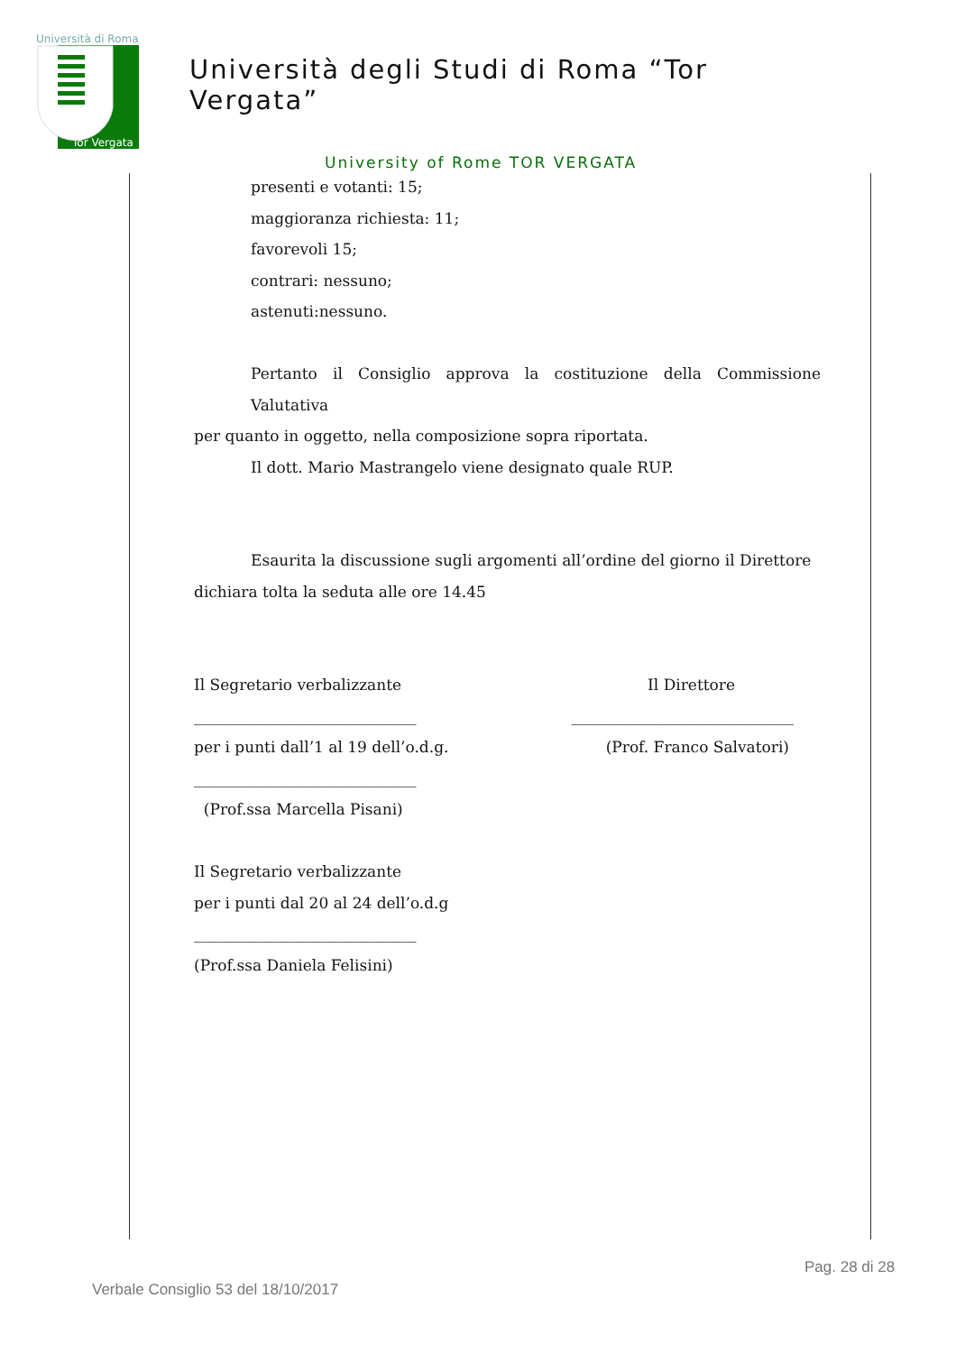Università di Roma
Tor Vergata
Università degli Studi di Roma “Tor Vergata”
University of Rome TOR VERGATA
presenti e votanti: 15;
maggioranza richiesta: 11;
favorevoli 15;
contrari: nessuno;
astenuti:nessuno.
Pertanto il Consiglio approva la costituzione della Commissione Valutativa
per quanto in oggetto, nella composizione sopra riportata.
Il dott. Mario Mastrangelo viene designato quale RUP.
Esaurita la discussione sugli argomenti all’ordine del giorno il Direttore
dichiara tolta la seduta alle ore 14.45
Il Segretario verbalizzante Il Direttore
_____________________________ _____________________________
per i punti dall’1 al 19 dell’o.d.g.
(Prof. Franco Salvatori)
_____________________________
(Prof.ssa Marcella Pisani)
Il Segretario verbalizzante
per i punti dal 20 al 24 dell’o.d.g
_____________________________
(Prof.ssa Daniela Felisini)
Pag. 28 di 28
Verbale Consiglio 53 del 18/10/2017